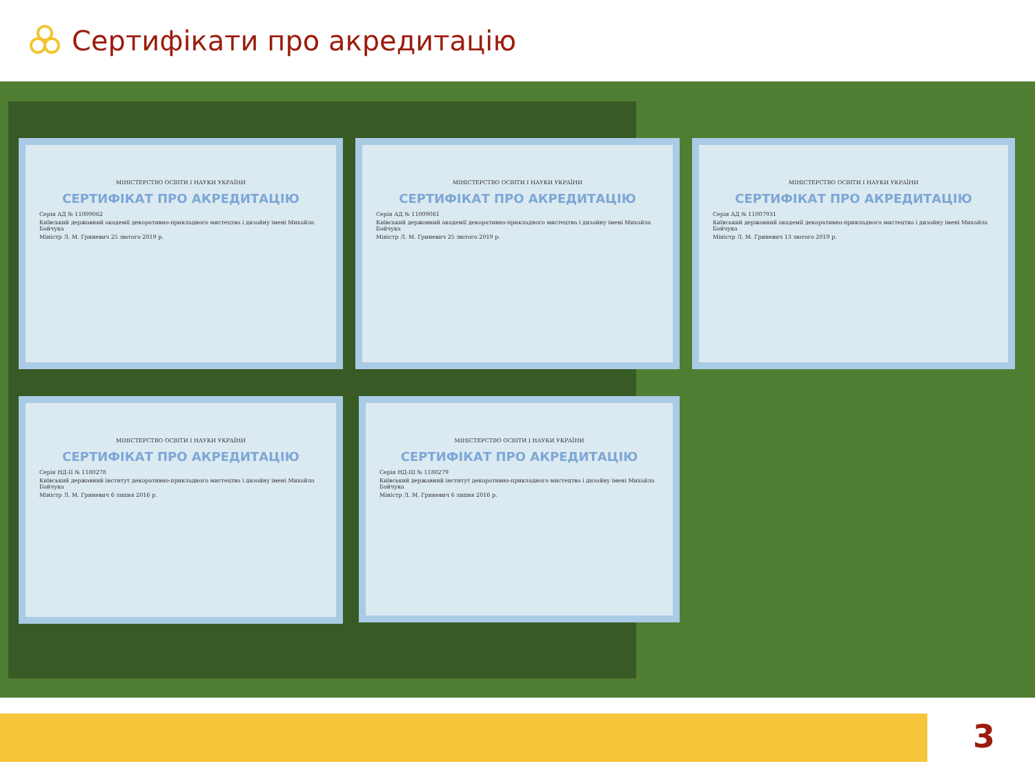Сертифікати про акредитацію
МІНІСТЕРСТВО ОСВІТИ І НАУКИ УКРАЇНИ
СЕРТИФІКАТ ПРО АКРЕДИТАЦІЮ
Серія АД № 11009062
Київський державний академії декоративно-прикладного мистецтва і дизайну імені Михайла Бойчука
Міністр Л. М. Гриневич 25 лютого 2019 р.
МІНІСТЕРСТВО ОСВІТИ І НАУКИ УКРАЇНИ
СЕРТИФІКАТ ПРО АКРЕДИТАЦІЮ
Серія АД № 11009061
Київський державний академії декоративно-прикладного мистецтва і дизайну імені Михайла Бойчука
Міністр Л. М. Гриневич 25 лютого 2019 р.
МІНІСТЕРСТВО ОСВІТИ І НАУКИ УКРАЇНИ
СЕРТИФІКАТ ПРО АКРЕДИТАЦІЮ
Серія АД № 11007931
Київський державний академії декоративно-прикладного мистецтва і дизайну імені Михайла Бойчука
Міністр Л. М. Гриневич 13 лютого 2019 р.
МІНІСТЕРСТВО ОСВІТИ І НАУКИ УКРАЇНИ
СЕРТИФІКАТ ПРО АКРЕДИТАЦІЮ
Серія НД-ІІ № 1180278
Київський державний інститут декоративно-прикладного мистецтва і дизайну імені Михайла Бойчука
Міністр Л. М. Гриневич 6 липня 2016 р.
МІНІСТЕРСТВО ОСВІТИ І НАУКИ УКРАЇНИ
СЕРТИФІКАТ ПРО АКРЕДИТАЦІЮ
Серія НД-ІІІ № 1180279
Київський державний інститут декоративно-прикладного мистецтва і дизайну імені Михайла Бойчука
Міністр Л. М. Гриневич 6 липня 2016 р.
3